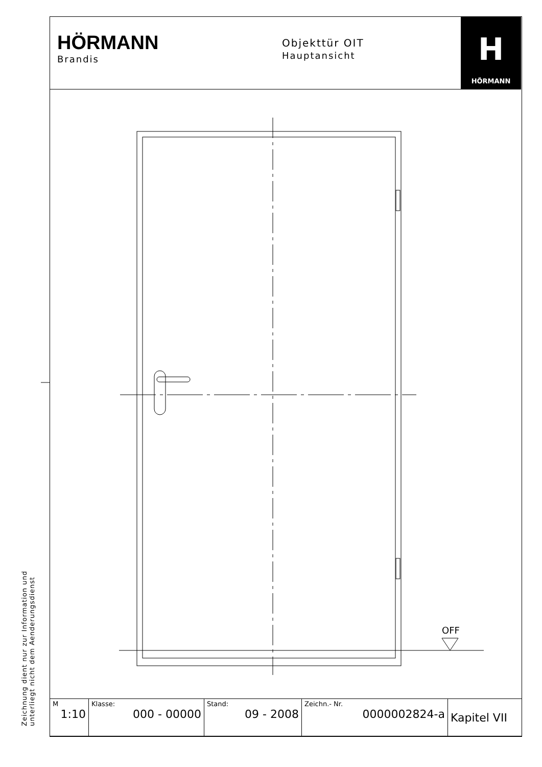HÖRMANN
Brandis
Objekttür OIT
Hauptansicht
H
HÖRMANN
OFF
Zeichnung dient nur zur Information und
unterliegt nicht dem Aenderungsdienst
| M 1:10 | Klasse: 000 - 00000 | Stand: 09 - 2008 | Zeichn.- Nr. 0000002824-a | Kapitel VII |